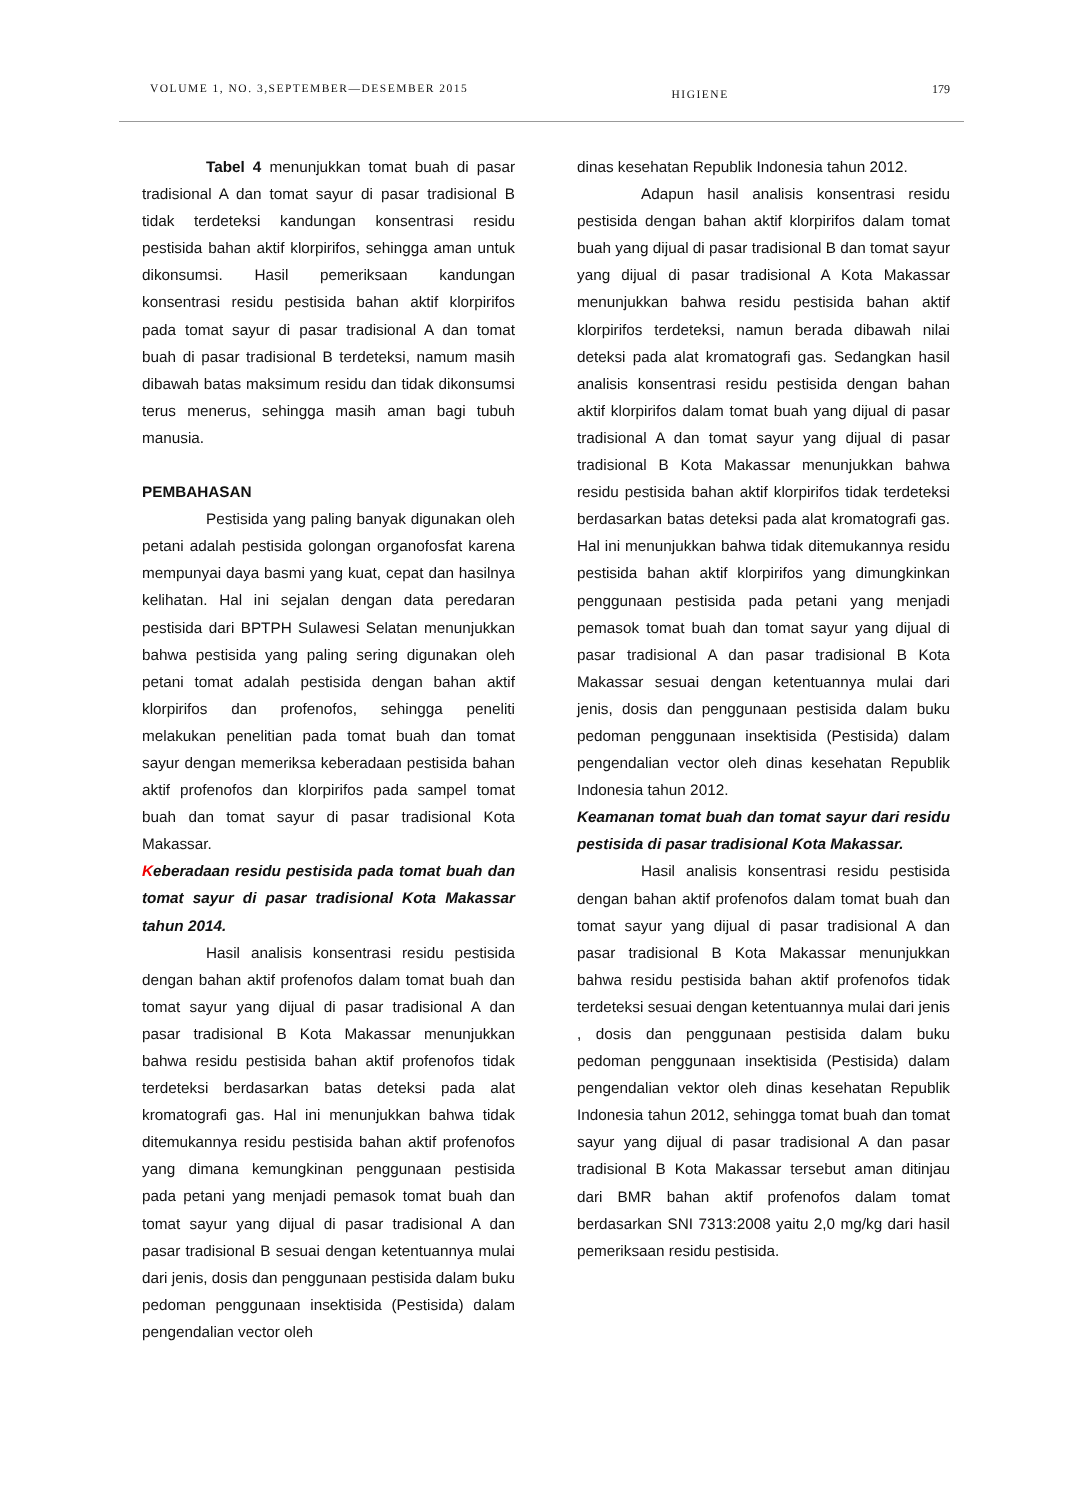VOLUME 1, NO. 3,SEPTEMBER—DESEMBER 2015 HIGIENE 179
Tabel 4 menunjukkan tomat buah di pasar tradisional A dan tomat sayur di pasar tradisional B tidak terdeteksi kandungan konsentrasi residu pestisida bahan aktif klorpirifos, sehingga aman untuk dikonsumsi. Hasil pemeriksaan kandungan konsentrasi residu pestisida bahan aktif klorpirifos pada tomat sayur di pasar tradisional A dan tomat buah di pasar tradisional B terdeteksi, namum masih dibawah batas maksimum residu dan tidak dikonsumsi terus menerus, sehingga masih aman bagi tubuh manusia.
PEMBAHASAN
Pestisida yang paling banyak digunakan oleh petani adalah pestisida golongan organofosfat karena mempunyai daya basmi yang kuat, cepat dan hasilnya kelihatan. Hal ini sejalan dengan data peredaran pestisida dari BPTPH Sulawesi Selatan menunjukkan bahwa pestisida yang paling sering digunakan oleh petani tomat adalah pestisida dengan bahan aktif klorpirifos dan profenofos, sehingga peneliti melakukan penelitian pada tomat buah dan tomat sayur dengan memeriksa keberadaan pestisida bahan aktif profenofos dan klorpirifos pada sampel tomat buah dan tomat sayur di pasar tradisional Kota Makassar.
Keberadaan residu pestisida pada tomat buah dan tomat sayur di pasar tradisional Kota Makassar tahun 2014.
Hasil analisis konsentrasi residu pestisida dengan bahan aktif profenofos dalam tomat buah dan tomat sayur yang dijual di pasar tradisional A dan pasar tradisional B Kota Makassar menunjukkan bahwa residu pestisida bahan aktif profenofos tidak terdeteksi berdasarkan batas deteksi pada alat kromatografi gas. Hal ini menunjukkan bahwa tidak ditemukannya residu pestisida bahan aktif profenofos yang dimana kemungkinan penggunaan pestisida pada petani yang menjadi pemasok tomat buah dan tomat sayur yang dijual di pasar tradisional A dan pasar tradisional B sesuai dengan ketentuannya mulai dari jenis, dosis dan penggunaan pestisida dalam buku pedoman penggunaan insektisida (Pestisida) dalam pengendalian vector oleh
dinas kesehatan Republik Indonesia tahun 2012.
Adapun hasil analisis konsentrasi residu pestisida dengan bahan aktif klorpirifos dalam tomat buah yang dijual di pasar tradisional B dan tomat sayur yang dijual di pasar tradisional A Kota Makassar menunjukkan bahwa residu pestisida bahan aktif klorpirifos terdeteksi, namun berada dibawah nilai deteksi pada alat kromatografi gas. Sedangkan hasil analisis konsentrasi residu pestisida dengan bahan aktif klorpirifos dalam tomat buah yang dijual di pasar tradisional A dan tomat sayur yang dijual di pasar tradisional B Kota Makassar menunjukkan bahwa residu pestisida bahan aktif klorpirifos tidak terdeteksi berdasarkan batas deteksi pada alat kromatografi gas. Hal ini menunjukkan bahwa tidak ditemukannya residu pestisida bahan aktif klorpirifos yang dimungkinkan penggunaan pestisida pada petani yang menjadi pemasok tomat buah dan tomat sayur yang dijual di pasar tradisional A dan pasar tradisional B Kota Makassar sesuai dengan ketentuannya mulai dari jenis, dosis dan penggunaan pestisida dalam buku pedoman penggunaan insektisida (Pestisida) dalam pengendalian vector oleh dinas kesehatan Republik Indonesia tahun 2012.
Keamanan tomat buah dan tomat sayur dari residu pestisida di pasar tradisional Kota Makassar.
Hasil analisis konsentrasi residu pestisida dengan bahan aktif profenofos dalam tomat buah dan tomat sayur yang dijual di pasar tradisional A dan pasar tradisional B Kota Makassar menunjukkan bahwa residu pestisida bahan aktif profenofos tidak terdeteksi sesuai dengan ketentuannya mulai dari jenis , dosis dan penggunaan pestisida dalam buku pedoman penggunaan insektisida (Pestisida) dalam pengendalian vektor oleh dinas kesehatan Republik Indonesia tahun 2012, sehingga tomat buah dan tomat sayur yang dijual di pasar tradisional A dan pasar tradisional B Kota Makassar tersebut aman ditinjau dari BMR bahan aktif profenofos dalam tomat berdasarkan SNI 7313:2008 yaitu 2,0 mg/kg dari hasil pemeriksaan residu pestisida.